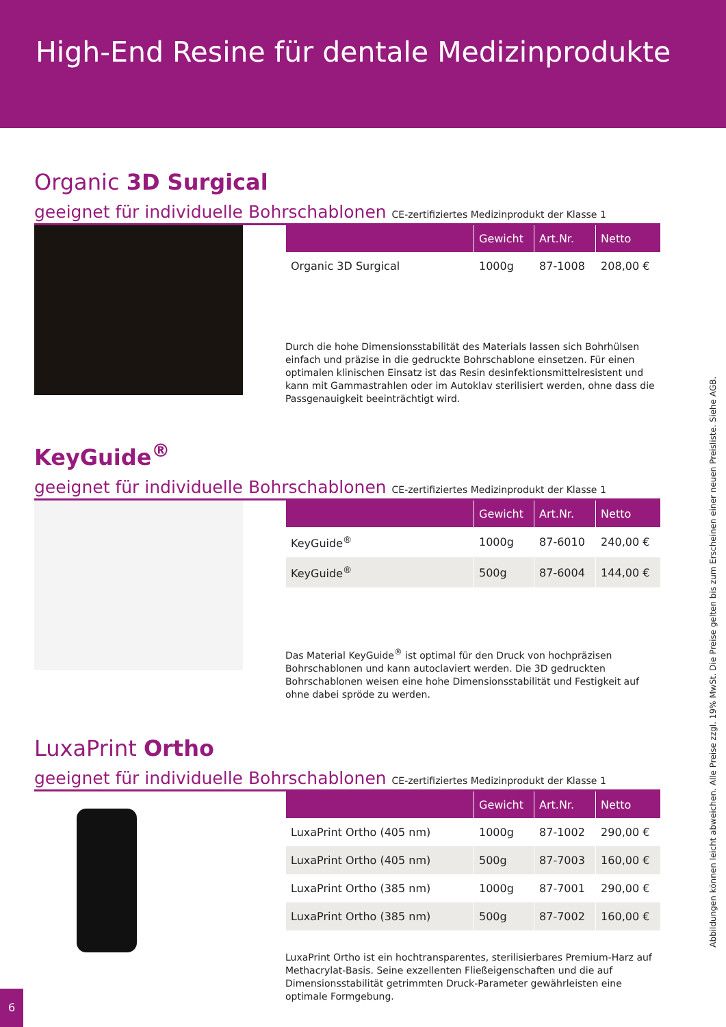High-End Resine für dentale Medizinprodukte
Organic 3D Surgical
geeignet für individuelle Bohrschablonen CE-zertifiziertes Medizinprodukt der Klasse 1
| | Gewicht | Art.Nr. | Netto |
| --- | --- | --- | --- |
| Organic 3D Surgical | 1000g | 87-1008 | 208,00 € |
Durch die hohe Dimensionsstabilität des Materials lassen sich Bohrhülsen einfach und präzise in die gedruckte Bohrschablone einsetzen. Für einen optimalen klinischen Einsatz ist das Resin desinfektionsmittelresistent und kann mit Gammastrahlen oder im Autoklav sterilisiert werden, ohne dass die Passgenauigkeit beeinträchtigt wird.
KeyGuide<sup>®</sup>
geeignet für individuelle Bohrschablonen CE-zertifiziertes Medizinprodukt der Klasse 1
| | Gewicht | Art.Nr. | Netto |
| --- | --- | --- | --- |
| KeyGuide<sup>®</sup> | 1000g | 87-6010 | 240,00 € |
| KeyGuide<sup>®</sup> | 500g | 87-6004 | 144,00 € |
Das Material KeyGuide<sup>®</sup> ist optimal für den Druck von hochpräzisen Bohrschablonen und kann autoclaviert werden. Die 3D gedruckten Bohrschablonen weisen eine hohe Dimensionsstabilität und Festigkeit auf ohne dabei spröde zu werden.
LuxaPrint Ortho
geeignet für individuelle Bohrschablonen CE-zertifiziertes Medizinprodukt der Klasse 1
| | Gewicht | Art.Nr. | Netto |
| --- | --- | --- | --- |
| LuxaPrint Ortho (405 nm) | 1000g | 87-1002 | 290,00 € |
| LuxaPrint Ortho (405 nm) | 500g | 87-7003 | 160,00 € |
| LuxaPrint Ortho (385 nm) | 1000g | 87-7001 | 290,00 € |
| LuxaPrint Ortho (385 nm) | 500g | 87-7002 | 160,00 € |
LuxaPrint Ortho ist ein hochtransparentes, sterilisierbares Premium-Harz auf Methacrylat-Basis. Seine exzellenten Fließeigenschaften und die auf Dimensionsstabilität getrimmten Druck-Parameter gewährleisten eine optimale Formgebung.
Abbildungen können leicht abweichen. Alle Preise zzgl. 19% MwSt. Die Preise gelten bis zum Erscheinen einer neuen Preisliste. Siehe AGB.
6